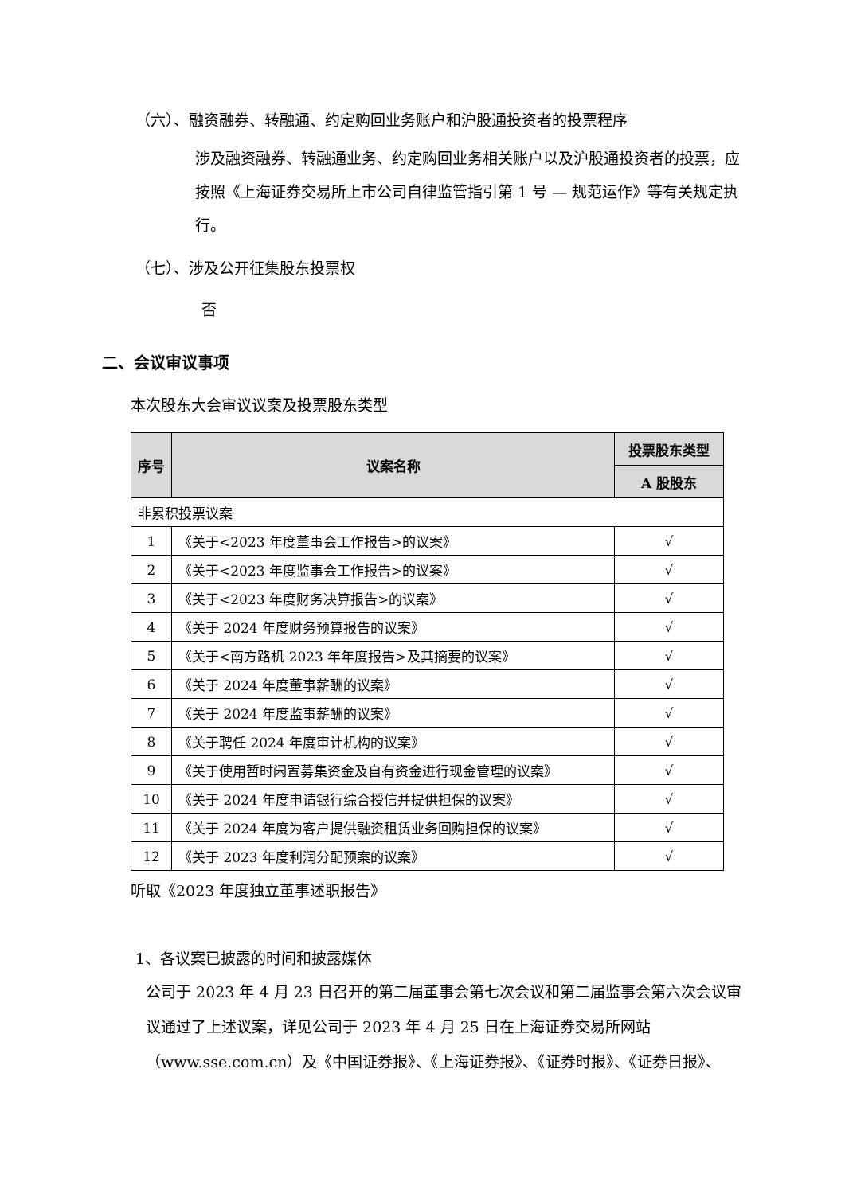（六）、融资融券、转融通、约定购回业务账户和沪股通投资者的投票程序
涉及融资融券、转融通业务、约定购回业务相关账户以及沪股通投资者的投票，应按照《上海证券交易所上市公司自律监管指引第 1 号 — 规范运作》等有关规定执行。
（七）、涉及公开征集股东投票权
否
二、会议审议事项
本次股东大会审议议案及投票股东类型
| 序号 | 议案名称 | 投票股东类型 |
| --- | --- | --- |
| | | A 股股东 |
| 非累积投票议案 | | |
| 1 | 《关于<2023 年度董事会工作报告>的议案》 | √ |
| 2 | 《关于<2023 年度监事会工作报告>的议案》 | √ |
| 3 | 《关于<2023 年度财务决算报告>的议案》 | √ |
| 4 | 《关于 2024 年度财务预算报告的议案》 | √ |
| 5 | 《关于<南方路机 2023 年年度报告>及其摘要的议案》 | √ |
| 6 | 《关于 2024 年度董事薪酬的议案》 | √ |
| 7 | 《关于 2024 年度监事薪酬的议案》 | √ |
| 8 | 《关于聘任 2024 年度审计机构的议案》 | √ |
| 9 | 《关于使用暂时闲置募集资金及自有资金进行现金管理的议案》 | √ |
| 10 | 《关于 2024 年度申请银行综合授信并提供担保的议案》 | √ |
| 11 | 《关于 2024 年度为客户提供融资租赁业务回购担保的议案》 | √ |
| 12 | 《关于 2023 年度利润分配预案的议案》 | √ |
听取《2023 年度独立董事述职报告》
1、各议案已披露的时间和披露媒体
公司于 2023 年 4 月 23 日召开的第二届董事会第七次会议和第二届监事会第六次会议审议通过了上述议案，详见公司于 2023 年 4 月 25 日在上海证券交易所网站（www.sse.com.cn）及《中国证券报》、《上海证券报》、《证券时报》、《证券日报》、